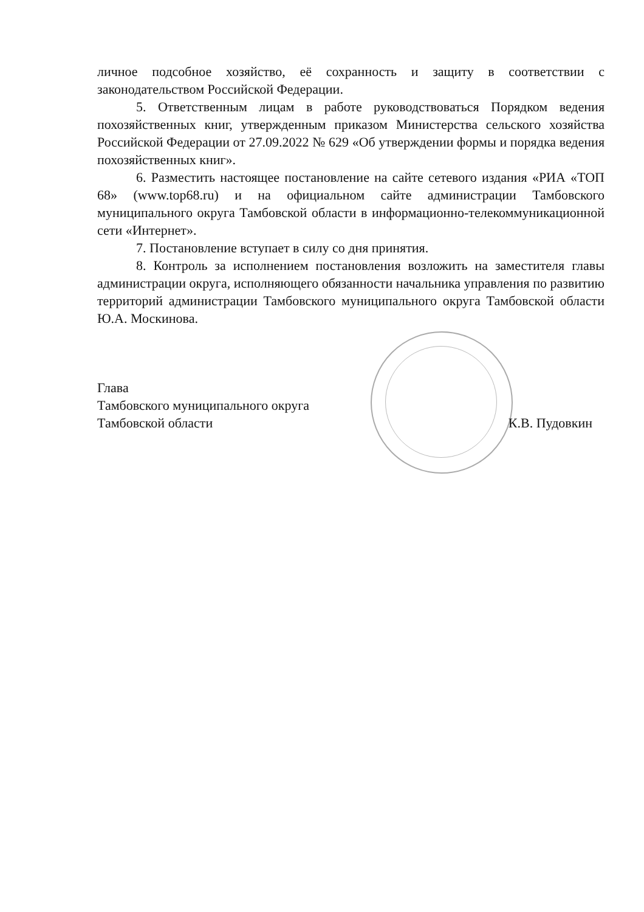личное подсобное хозяйство, её сохранность и защиту в соответствии с законодательством Российской Федерации.
5. Ответственным лицам в работе руководствоваться Порядком ведения похозяйственных книг, утвержденным приказом Министерства сельского хозяйства Российской Федерации от 27.09.2022 № 629 «Об утверждении формы и порядка ведения похозяйственных книг».
6. Разместить настоящее постановление на сайте сетевого издания «РИА «ТОП 68» (www.top68.ru) и на официальном сайте администрации Тамбовского муниципального округа Тамбовской области в информационно-телекоммуникационной сети «Интернет».
7. Постановление вступает в силу со дня принятия.
8. Контроль за исполнением постановления возложить на заместителя главы администрации округа, исполняющего обязанности начальника управления по развитию территорий администрации Тамбовского муниципального округа Тамбовской области Ю.А. Москинова.
Глава
Тамбовского муниципального округа
Тамбовской области
К.В. Пудовкин